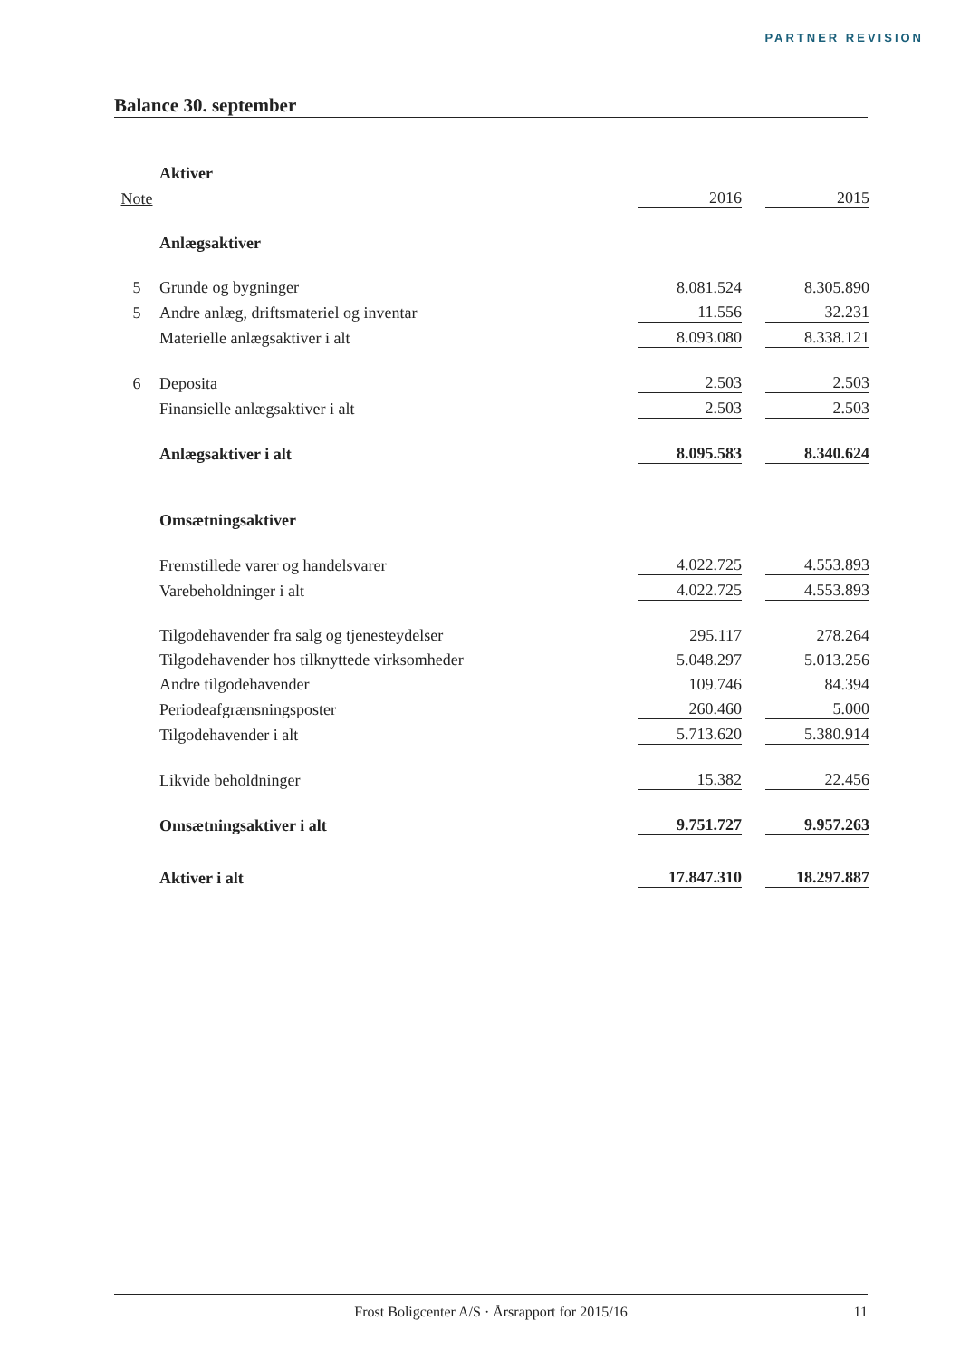PARTNER REVISION
Balance 30. september
| | Aktiver | | | |
| Note | | 2016 | | 2015 |
| | Anlægsaktiver | | | |
| 5 | Grunde og bygninger | 8.081.524 | | 8.305.890 |
| 5 | Andre anlæg, driftsmateriel og inventar | 11.556 | | 32.231 |
| | Materielle anlægsaktiver i alt | 8.093.080 | | 8.338.121 |
| 6 | Deposita | 2.503 | | 2.503 |
| | Finansielle anlægsaktiver i alt | 2.503 | | 2.503 |
| | Anlægsaktiver i alt | 8.095.583 | | 8.340.624 |
| | Omsætningsaktiver | | | |
| | Fremstillede varer og handelsvarer | 4.022.725 | | 4.553.893 |
| | Varebeholdninger i alt | 4.022.725 | | 4.553.893 |
| | Tilgodehavender fra salg og tjenesteydelser | 295.117 | | 278.264 |
| | Tilgodehavender hos tilknyttede virksomheder | 5.048.297 | | 5.013.256 |
| | Andre tilgodehavender | 109.746 | | 84.394 |
| | Periodeafgrænsningsposter | 260.460 | | 5.000 |
| | Tilgodehavender i alt | 5.713.620 | | 5.380.914 |
| | Likvide beholdninger | 15.382 | | 22.456 |
| | Omsætningsaktiver i alt | 9.751.727 | | 9.957.263 |
| | Aktiver i alt | 17.847.310 | | 18.297.887 |
Frost Boligcenter A/S · Årsrapport for 2015/16 11